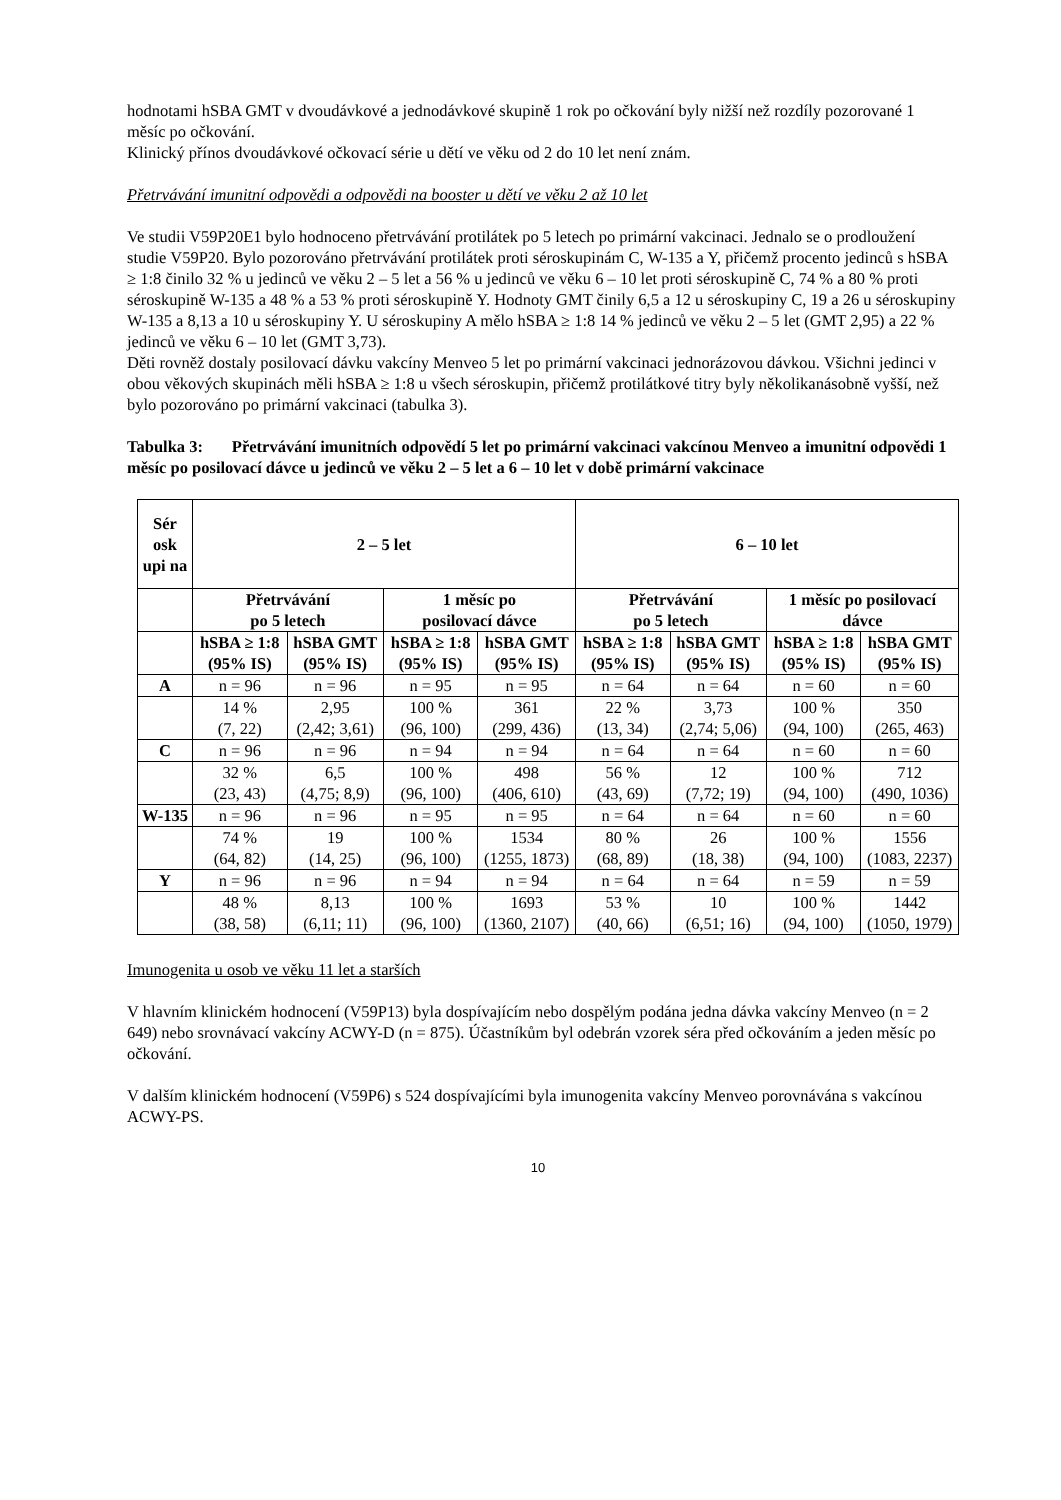hodnotami hSBA GMT v dvoudávkové a jednodávkové skupině 1 rok po očkování byly nižší než rozdíly pozorované 1 měsíc po očkování.
Klinický přínos dvoudávkové očkovací série u dětí ve věku od 2 do 10 let není znám.
Přetrvávání imunitní odpovědi a odpovědi na booster u dětí ve věku 2 až 10 let
Ve studii V59P20E1 bylo hodnoceno přetrvávání protilátek po 5 letech po primární vakcinaci. Jednalo se o prodloužení studie V59P20. Bylo pozorováno přetrvávání protilátek proti séroskupinám C, W-135 a Y, přičemž procento jedinců s hSBA ≥ 1:8 činilo 32 % u jedinců ve věku 2 – 5 let a 56 % u jedinců ve věku 6 – 10 let proti séroskupině C, 74 % a 80 % proti séroskupině W-135 a 48 % a 53 % proti séroskupině Y. Hodnoty GMT činily 6,5 a 12 u séroskupiny C, 19 a 26 u séroskupiny W-135 a 8,13 a 10 u séroskupiny Y. U séroskupiny A mělo hSBA ≥ 1:8 14 % jedinců ve věku 2 – 5 let (GMT 2,95) a 22 % jedinců ve věku 6 – 10 let (GMT 3,73).
Děti rovněž dostaly posilovací dávku vakcíny Menveo 5 let po primární vakcinaci jednorázovou dávkou. Všichni jedinci v obou věkových skupinách měli hSBA ≥ 1:8 u všech séroskupin, přičemž protilátkové titry byly několikanásobně vyšší, než bylo pozorováno po primární vakcinaci (tabulka 3).
Tabulka 3: Přetrvávání imunitních odpovědí 5 let po primární vakcinaci vakcínou Menveo a imunitní odpovědi 1 měsíc po posilovací dávce u jedinců ve věku 2 – 5 let a 6 – 10 let v době primární vakcinace
| Sér osk upi na | 2 – 5 let | | | | 6 – 10 let | | | |
| --- | --- | --- | --- | --- | --- | --- | --- | --- |
| | Přetrvávání po 5 letech | | 1 měsíc po posilovací dávce | | Přetrvávání po 5 letech | | 1 měsíc po posilovací dávce | |
| | hSBA ≥ 1:8 (95% IS) | hSBA GMT (95% IS) | hSBA ≥ 1:8 (95% IS) | hSBA GMT (95% IS) | hSBA ≥ 1:8 (95% IS) | hSBA GMT (95% IS) | hSBA ≥ 1:8 (95% IS) | hSBA GMT (95% IS) |
| A | n = 96 | n = 96 | n = 95 | n = 95 | n = 64 | n = 64 | n = 60 | n = 60 |
| | 14 % (7, 22) | 2,95 (2,42; 3,61) | 100 % (96, 100) | 361 (299, 436) | 22 % (13, 34) | 3,73 (2,74; 5,06) | 100 % (94, 100) | 350 (265, 463) |
| C | n = 96 | n = 96 | n = 94 | n = 94 | n = 64 | n = 64 | n = 60 | n = 60 |
| | 32 % (23, 43) | 6,5 (4,75; 8,9) | 100 % (96, 100) | 498 (406, 610) | 56 % (43, 69) | 12 (7,72; 19) | 100 % (94, 100) | 712 (490, 1036) |
| W-135 | n = 96 | n = 96 | n = 95 | n = 95 | n = 64 | n = 64 | n = 60 | n = 60 |
| | 74 % (64, 82) | 19 (14, 25) | 100 % (96, 100) | 1534 (1255, 1873) | 80 % (68, 89) | 26 (18, 38) | 100 % (94, 100) | 1556 (1083, 2237) |
| Y | n = 96 | n = 96 | n = 94 | n = 94 | n = 64 | n = 64 | n = 59 | n = 59 |
| | 48 % (38, 58) | 8,13 (6,11; 11) | 100 % (96, 100) | 1693 (1360, 2107) | 53 % (40, 66) | 10 (6,51; 16) | 100 % (94, 100) | 1442 (1050, 1979) |
Imunogenita u osob ve věku 11 let a starších
V hlavním klinickém hodnocení (V59P13) byla dospívajícím nebo dospělým podána jedna dávka vakcíny Menveo (n = 2 649) nebo srovnávací vakcíny ACWY-D (n = 875). Účastníkům byl odebrán vzorek séra před očkováním a jeden měsíc po očkování.
V dalším klinickém hodnocení (V59P6) s 524 dospívajícími byla imunogenita vakcíny Menveo porovnávána s vakcínou ACWY-PS.
10